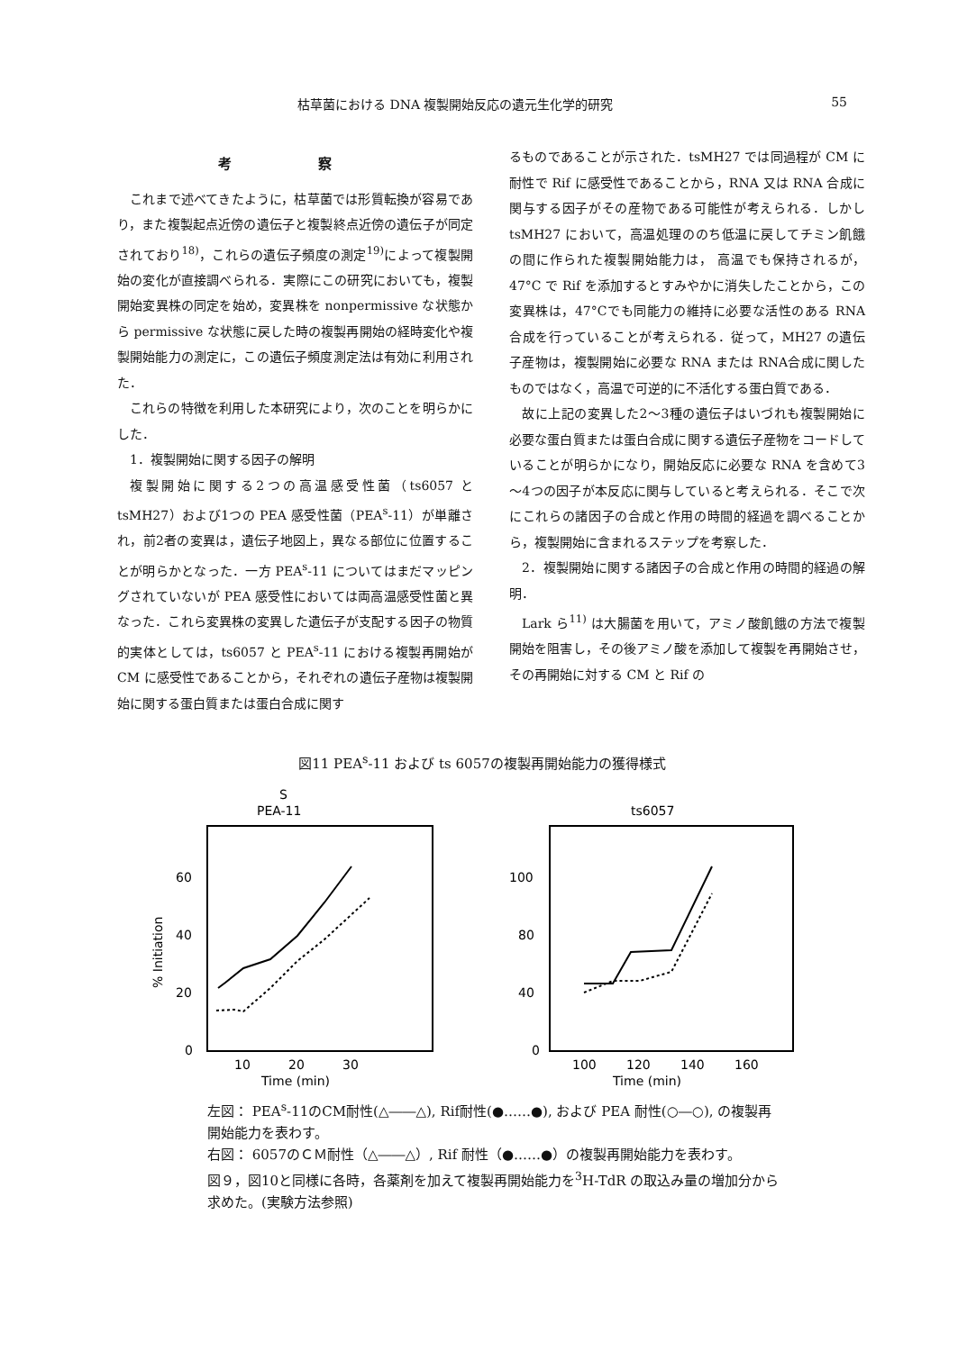枯草菌における DNA 複製開始反応の遺元生化学的研究 55
考 察
これまで述べてきたように，枯草菌では形質転換が容易であり，また複製起点近傍の遺伝子と複製終点近傍の遺伝子が同定されており<sup>18)</sup>，これらの遺伝子頻度の測定<sup>19)</sup>によって複製開始の変化が直接調べられる．実際にこの研究においても，複製開始変異株の同定を始め，変異株を nonpermissive な状態から permissive な状態に戻した時の複製再開始の経時変化や複製開始能力の測定に，この遺伝子頻度測定法は有効に利用された．
これらの特徴を利用した本研究により，次のことを明らかにした．
1．複製開始に関する因子の解明
複製開始に関する2つの高温感受性菌（ts6057 と tsMH27）および1つの PEA 感受性菌（PEA<sup>s</sup>-11）が単離され，前2者の変異は，遺伝子地図上，異なる部位に位置することが明らかとなった．一方 PEA<sup>s</sup>-11 についてはまだマッピングされていないが PEA 感受性においては両高温感受性菌と異なった．これら変異株の変異した遺伝子が支配する因子の物質的実体としては，ts6057 と PEA<sup>s</sup>-11 における複製再開始が CM に感受性であることから，それぞれの遺伝子産物は複製開始に関する蛋白質または蛋白合成に関す
るものであることが示された．tsMH27 では同過程が CM に耐性で Rif に感受性であることから，RNA 又は RNA 合成に関与する因子がその産物である可能性が考えられる．しかし tsMH27 において，高温処理ののち低温に戻してチミン飢餓の間に作られた複製開始能力は， 高温でも保持されるが， 47°C で Rif を添加するとすみやかに消失したことから，この変異株は，47°Cでも同能力の維持に必要な活性のある RNA 合成を行っていることが考えられる．従って，MH27 の遺伝子産物は，複製開始に必要な RNA または RNA合成に関したものではなく，高温で可逆的に不活化する蛋白質である．
故に上記の変異した2～3種の遺伝子はいづれも複製開始に必要な蛋白質または蛋白合成に関する遺伝子産物をコードしていることが明らかになり，開始反応に必要な RNA を含めて3～4つの因子が本反応に関与していると考えられる．そこで次にこれらの諸因子の合成と作用の時間的経過を調べることから，複製開始に含まれるステップを考察した．
2．複製開始に関する諸因子の合成と作用の時間的経過の解明．
Lark ら<sup>11)</sup> は大腸菌を用いて，アミノ酸飢餓の方法で複製開始を阻害し，その後アミノ酸を添加して複製を再開始させ，その再開始に対する CM と Rif の
図11 PEA<sup>s</sup>-11 および ts 6057の複製再開始能力の獲得様式
S
PEA-11
60
40
20
0
10
20
30
Time (min)
% Initiation
ts6057
100
80
40
0
100
120
140
160
Time (min)
左図： PEA<sup>s</sup>-11のCM耐性(△――△), Rif耐性(●……●), および PEA 耐性(○―○), の複製再開始能力を表わす。
右図： 6057のＣＭ耐性（△――△）, Rif 耐性（●……●）の複製再開始能力を表わす。
図９，図10と同様に各時，各薬剤を加えて複製再開始能力を<sup>3</sup>H-TdR の取込み量の増加分から求めた。(実験方法参照)